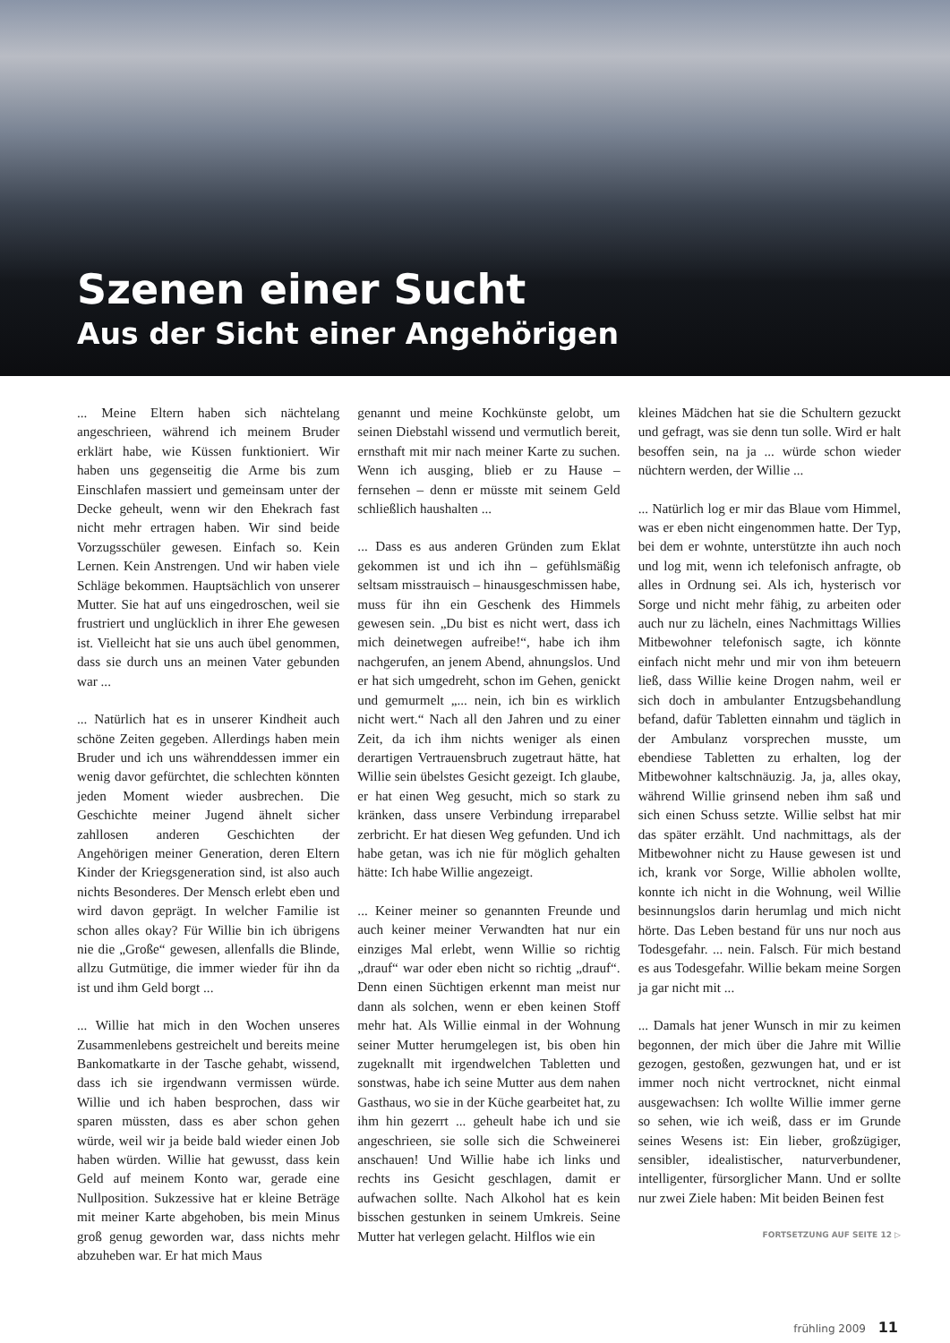Szenen einer Sucht
Aus der Sicht einer Angehörigen
... Meine Eltern haben sich nächtelang angeschrieen, während ich meinem Bruder erklärt habe, wie Küssen funktioniert. Wir haben uns gegenseitig die Arme bis zum Einschlafen massiert und gemeinsam unter der Decke geheult, wenn wir den Ehekrach fast nicht mehr ertragen haben. Wir sind beide Vorzugsschüler gewesen. Einfach so. Kein Lernen. Kein Anstrengen. Und wir haben viele Schläge bekommen. Hauptsächlich von unserer Mutter. Sie hat auf uns eingedroschen, weil sie frustriert und unglücklich in ihrer Ehe gewesen ist. Vielleicht hat sie uns auch übel genommen, dass sie durch uns an meinen Vater gebunden war ...
... Natürlich hat es in unserer Kindheit auch schöne Zeiten gegeben. Allerdings haben mein Bruder und ich uns währenddessen immer ein wenig davor gefürchtet, die schlechten könnten jeden Moment wieder ausbrechen. Die Geschichte meiner Jugend ähnelt sicher zahllosen anderen Geschichten der Angehörigen meiner Generation, deren Eltern Kinder der Kriegsgeneration sind, ist also auch nichts Besonderes. Der Mensch erlebt eben und wird davon geprägt. In welcher Familie ist schon alles okay? Für Willie bin ich übrigens nie die „Große“ gewesen, allenfalls die Blinde, allzu Gutmütige, die immer wieder für ihn da ist und ihm Geld borgt ...
... Willie hat mich in den Wochen unseres Zusammenlebens gestreichelt und bereits meine Bankomatkarte in der Tasche gehabt, wissend, dass ich sie irgendwann vermissen würde. Willie und ich haben besprochen, dass wir sparen müssten, dass es aber schon gehen würde, weil wir ja beide bald wieder einen Job haben würden. Willie hat gewusst, dass kein Geld auf meinem Konto war, gerade eine Nullposition. Sukzessive hat er kleine Beträge mit meiner Karte abgehoben, bis mein Minus groß genug geworden war, dass nichts mehr abzuheben war. Er hat mich Maus
genannt und meine Kochkünste gelobt, um seinen Diebstahl wissend und vermutlich bereit, ernsthaft mit mir nach meiner Karte zu suchen. Wenn ich ausging, blieb er zu Hause – fernsehen – denn er müsste mit seinem Geld schließlich haushalten ...
... Dass es aus anderen Gründen zum Eklat gekommen ist und ich ihn – gefühlsmäßig seltsam misstrauisch – hinausgeschmissen habe, muss für ihn ein Geschenk des Himmels gewesen sein. „Du bist es nicht wert, dass ich mich deinetwegen aufreibe!“, habe ich ihm nachgerufen, an jenem Abend, ahnungslos. Und er hat sich umgedreht, schon im Gehen, genickt und gemurmelt „... nein, ich bin es wirklich nicht wert.“ Nach all den Jahren und zu einer Zeit, da ich ihm nichts weniger als einen derartigen Vertrauensbruch zugetraut hätte, hat Willie sein übelstes Gesicht gezeigt. Ich glaube, er hat einen Weg gesucht, mich so stark zu kränken, dass unsere Verbindung irreparabel zerbricht. Er hat diesen Weg gefunden. Und ich habe getan, was ich nie für möglich gehalten hätte: Ich habe Willie angezeigt.
... Keiner meiner so genannten Freunde und auch keiner meiner Verwandten hat nur ein einziges Mal erlebt, wenn Willie so richtig „drauf“ war oder eben nicht so richtig „drauf“. Denn einen Süchtigen erkennt man meist nur dann als solchen, wenn er eben keinen Stoff mehr hat. Als Willie einmal in der Wohnung seiner Mutter herumgelegen ist, bis oben hin zugeknallt mit irgendwelchen Tabletten und sonstwas, habe ich seine Mutter aus dem nahen Gasthaus, wo sie in der Küche gearbeitet hat, zu ihm hin gezerrt ... geheult habe ich und sie angeschrieen, sie solle sich die Schweinerei anschauen! Und Willie habe ich links und rechts ins Gesicht geschlagen, damit er aufwachen sollte. Nach Alkohol hat es kein bisschen gestunken in seinem Umkreis. Seine Mutter hat verlegen gelacht. Hilflos wie ein
kleines Mädchen hat sie die Schultern gezuckt und gefragt, was sie denn tun solle. Wird er halt besoffen sein, na ja ... würde schon wieder nüchtern werden, der Willie ...
... Natürlich log er mir das Blaue vom Himmel, was er eben nicht eingenommen hatte. Der Typ, bei dem er wohnte, unterstützte ihn auch noch und log mit, wenn ich telefonisch anfragte, ob alles in Ordnung sei. Als ich, hysterisch vor Sorge und nicht mehr fähig, zu arbeiten oder auch nur zu lächeln, eines Nachmittags Willies Mitbewohner telefonisch sagte, ich könnte einfach nicht mehr und mir von ihm beteuern ließ, dass Willie keine Drogen nahm, weil er sich doch in ambulanter Entzugsbehandlung befand, dafür Tabletten einnahm und täglich in der Ambulanz vorsprechen musste, um ebendiese Tabletten zu erhalten, log der Mitbewohner kaltschnäuzig. Ja, ja, alles okay, während Willie grinsend neben ihm saß und sich einen Schuss setzte. Willie selbst hat mir das später erzählt. Und nachmittags, als der Mitbewohner nicht zu Hause gewesen ist und ich, krank vor Sorge, Willie abholen wollte, konnte ich nicht in die Wohnung, weil Willie besinnungslos darin herumlag und mich nicht hörte. Das Leben bestand für uns nur noch aus Todesgefahr. ... nein. Falsch. Für mich bestand es aus Todesgefahr. Willie bekam meine Sorgen ja gar nicht mit ...
... Damals hat jener Wunsch in mir zu keimen begonnen, der mich über die Jahre mit Willie gezogen, gestoßen, gezwungen hat, und er ist immer noch nicht vertrocknet, nicht einmal ausgewachsen: Ich wollte Willie immer gerne so sehen, wie ich weiß, dass er im Grunde seines Wesens ist: Ein lieber, großzügiger, sensibler, idealistischer, naturverbundener, intelligenter, fürsorglicher Mann. Und er sollte nur zwei Ziele haben: Mit beiden Beinen fest
FORTSETZUNG AUF SEITE 12 ▷
frühling 2009 11